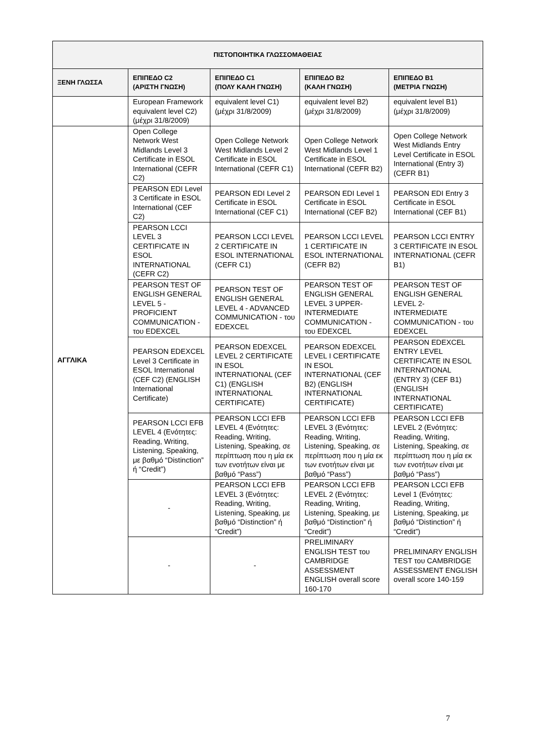| ΠΙΣΤΟΠΟΙΗΤΙΚΑ ΓΛΩΣΣΟΜΑΘΕΙΑΣ | | | | |
| --- | --- | --- | --- | --- |
| ΞΕΝΗ ΓΛΩΣΣΑ | ΕΠΙΠΕΔΟ C2 (ΑΡΙΣΤΗ ΓΝΩΣΗ) | ΕΠΙΠΕΔΟ C1 (ΠΟΛΥ ΚΑΛΗ ΓΝΩΣΗ) | ΕΠΙΠΕΔΟ Β2 (ΚΑΛΗ ΓΝΩΣΗ) | ΕΠΙΠΕΔΟ Β1 (ΜΕΤΡΙΑ ΓΝΩΣΗ) |
| | European Framework equivalent level C2) (μέχρι 31/8/2009) | equivalent level C1) (μέχρι 31/8/2009) | equivalent level B2) (μέχρι 31/8/2009) | equivalent level B1) (μέχρι 31/8/2009) |
| ΑΓΓΛΙΚΑ | Open College Network West Midlands Level 3 Certificate in ESOL International (CEFR C2) | Open College Network West Midlands Level 2 Certificate in ESOL International (CEFR C1) | Open College Network West Midlands Level 1 Certificate in ESOL International (CEFR B2) | Open College Network West Midlands Entry Level Certificate in ESOL International (Entry 3) (CEFR B1) |
| | PEARSON EDI Level 3 Certificate in ESOL International (CEF C2) | PEARSON EDI Level 2 Certificate in ESOL International (CEF C1) | PEARSON EDI Level 1 Certificate in ESOL International (CEF B2) | PEARSON EDI Entry 3 Certificate in ESOL International (CEF B1) |
| | PEARSON LCCI LEVEL 3 CERTIFICATE IN ESOL INTERNATIONAL (CEFR C2) | PEARSON LCCI LEVEL 2 CERTIFICATE IN ESOL INTERNATIONAL (CEFR C1) | PEARSON LCCI LEVEL 1 CERTIFICATE IN ESOL INTERNATIONAL (CEFR B2) | PEARSON LCCI ENTRY 3 CERTIFICATE IN ESOL INTERNATIONAL (CEFR B1) |
| | PEARSON TEST OF ENGLISH GENERAL LEVEL 5 -PROFICIENT COMMUNICATION - του EDEXCEL | PEARSON TEST OF ENGLISH GENERAL LEVEL 4 - ADVANCED COMMUNICATION - του EDEXCEL | PEARSON TEST OF ENGLISH GENERAL LEVEL 3 UPPER-INTERMEDIATE COMMUNICATION - του EDEXCEL | PEARSON TEST OF ENGLISH GENERAL LEVEL 2- INTERMEDIATE COMMUNICATION - του EDEXCEL |
| | PEARSON EDEXCEL Level 3 Certificate in ESOL International (CEF C2) (ENGLISH International Certificate) | PEARSON EDEXCEL LEVEL 2 CERTIFICATE IN ESOL INTERNATIONAL (CEF C1) (ENGLISH INTERNATIONAL CERTIFICATE) | PEARSON EDEXCEL LEVEL I CERTIFICATE IN ESOL INTERNATIONAL (CEF B2) (ENGLISH INTERNATIONAL CERTIFICATE) | PEARSON EDEXCEL ENTRY LEVEL CERTIFICATE IN ESOL INTERNATIONAL (ENTRY 3) (CEF B1) (ENGLISH INTERNATIONAL CERTIFICATE) |
| | PEARSON LCCI EFB LEVEL 4 (Ενότητες: Reading, Writing, Listening, Speaking, με βαθμό “Distinction” ή “Credit”) | PEARSON LCCI EFB LEVEL 4 (Ενότητες: Reading, Writing, Listening, Speaking, σε περίπτωση που η μία εκ των ενοτήτων είναι με βαθμό “Pass”) | PEARSON LCCI EFB LEVEL 3 (Ενότητες: Reading, Writing, Listening, Speaking, σε περίπτωση που η μία εκ των ενοτήτων είναι με βαθμό “Pass”) | PEARSON LCCI EFB LEVEL 2 (Ενότητες: Reading, Writing, Listening, Speaking, σε περίπτωση που η μία εκ των ενοτήτων είναι με βαθμό “Pass”) |
| | - | PEARSON LCCI EFB LEVEL 3 (Ενότητες: Reading, Writing, Listening, Speaking, με βαθμό “Distinction” ή “Credit”) | PEARSON LCCI EFB LEVEL 2 (Ενότητες: Reading, Writing, Listening, Speaking, με βαθμό “Distinction” ή “Credit”) | PEARSON LCCI EFB Level 1 (Ενότητες: Reading, Writing, Listening, Speaking, με βαθμό “Distinction” ή “Credit”) |
| | - | - | PRELIMINARY ENGLISH TEST του CAMBRIDGE ASSESSMENT ENGLISH overall score 160-170 | PRELIMINARY ENGLISH TEST του CAMBRIDGE ASSESSMENT ENGLISH overall score 140-159 |
7